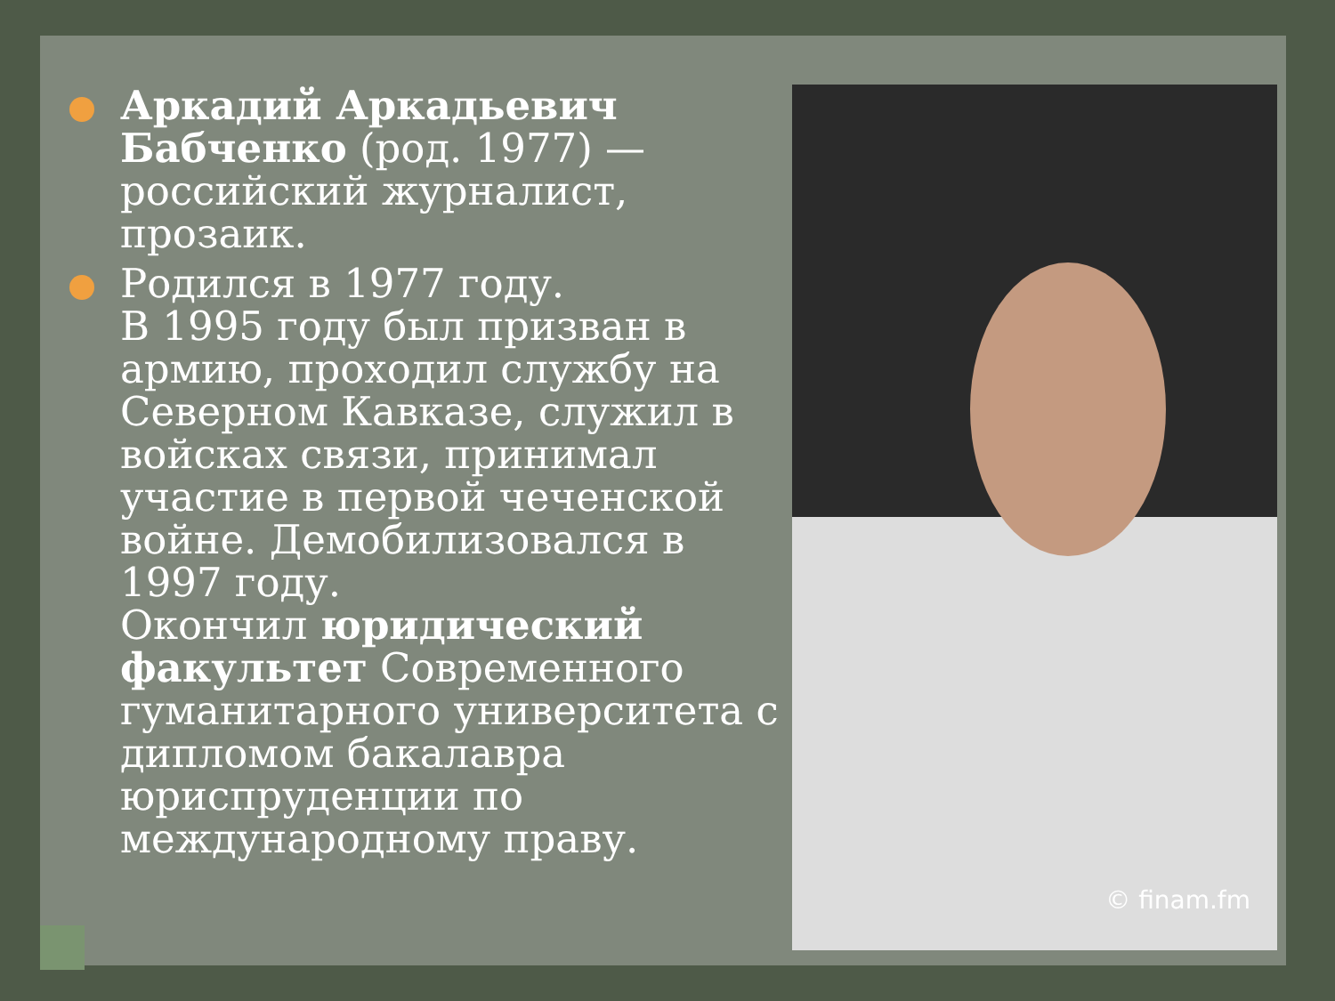Аркадий Аркадьевич Бабченко (род. 1977) — российский журналист, прозаик.
Родился в 1977 году.
В 1995 году был призван в армию, проходил службу на Северном Кавказе, служил в войсках связи, принимал участие в первой чеченской войне. Демобилизовался в 1997 году.
Окончил юридический факультет Современного гуманитарного университета с дипломом бакалавра юриспруденции по международному праву.
© finam.fm